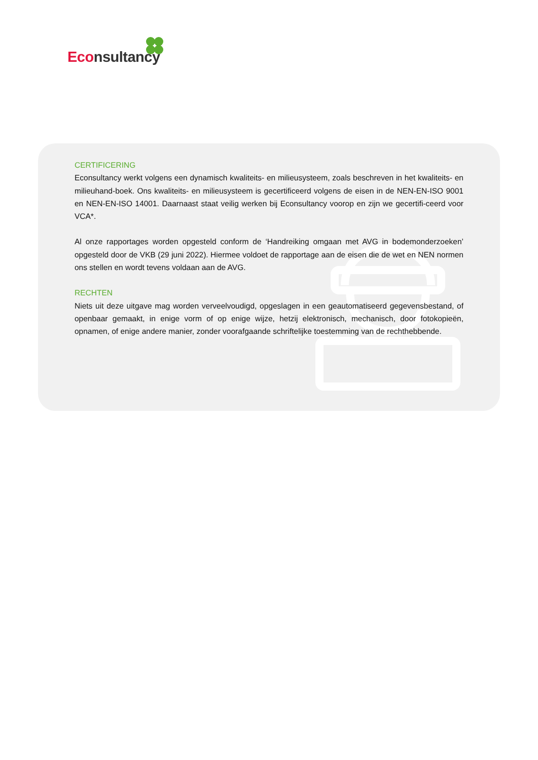Econsultancy
CERTIFICERING
Econsultancy werkt volgens een dynamisch kwaliteits- en milieusysteem, zoals beschreven in het kwaliteits- en milieuhand-boek. Ons kwaliteits- en milieusysteem is gecertificeerd volgens de eisen in de NEN-EN-ISO 9001 en NEN-EN-ISO 14001. Daarnaast staat veilig werken bij Econsultancy voorop en zijn we gecertifi-ceerd voor VCA*.
Al onze rapportages worden opgesteld conform de ‘Handreiking omgaan met AVG in bodemonderzoeken’ opgesteld door de VKB (29 juni 2022). Hiermee voldoet de rapportage aan de eisen die de wet en NEN normen ons stellen en wordt tevens voldaan aan de AVG.
RECHTEN
Niets uit deze uitgave mag worden verveelvoudigd, opgeslagen in een geautomatiseerd gegevensbestand, of openbaar gemaakt, in enige vorm of op enige wijze, hetzij elektronisch, mechanisch, door fotokopieën, opnamen, of enige andere manier, zonder voorafgaande schriftelijke toestemming van de rechthebbende.